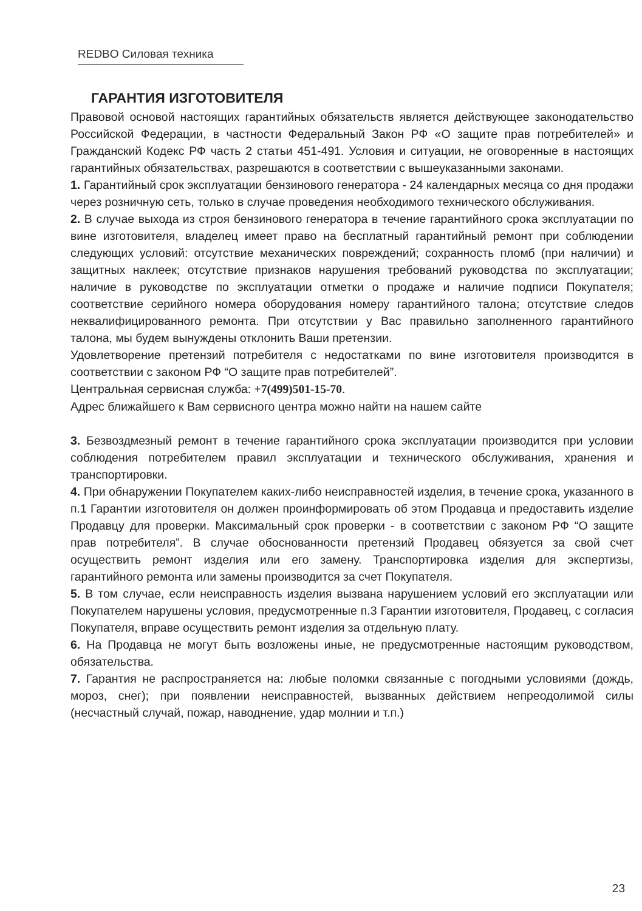REDBO Силовая техника
ГАРАНТИЯ ИЗГОТОВИТЕЛЯ
Правовой основой настоящих гарантийных обязательств является действующее законодательство Российской Федерации, в частности Федеральный Закон РФ «О защите прав потребителей» и Гражданский Кодекс РФ часть 2 статьи 451-491. Условия и ситуации, не оговоренные в настоящих гарантийных обязательствах, разрешаются в соответствии с вышеуказанными законами.
1. Гарантийный срок эксплуатации бензинового генератора - 24 календарных месяца со дня продажи через розничную сеть, только в случае проведения необходимого технического обслуживания.
2. В случае выхода из строя бензинового генератора в течение гарантийного срока эксплуатации по вине изготовителя, владелец имеет право на бесплатный гарантийный ремонт при соблюдении следующих условий: отсутствие механических повреждений; сохранность пломб (при наличии) и защитных наклеек; отсутствие признаков нарушения требований руководства по эксплуатации; наличие в руководстве по эксплуатации отметки о продаже и наличие подписи Покупателя; соответствие серийного номера оборудования номеру гарантийного талона; отсутствие следов неквалифицированного ремонта. При отсутствии у Вас правильно заполненного гарантийного талона, мы будем вынуждены отклонить Ваши претензии.
Удовлетворение претензий потребителя с недостатками по вине изготовителя производится в соответствии с законом РФ “О защите прав потребителей”.
Центральная сервисная служба: +7(499)501-15-70.
Адрес ближайшего к Вам сервисного центра можно найти на нашем сайте
3. Безвоздмезный ремонт в течение гарантийного срока эксплуатации производится при условии соблюдения потребителем правил эксплуатации и технического обслуживания, хранения и транспортировки.
4. При обнаружении Покупателем каких-либо неисправностей изделия, в течение срока, указанного в п.1 Гарантии изготовителя он должен проинформировать об этом Продавца и предоставить изделие Продавцу для проверки. Максимальный срок проверки - в соответствии с законом РФ “О защите прав потребителя”. В случае обоснованности претензий Продавец обязуется за свой счет осуществить ремонт изделия или его замену. Транспортировка изделия для экспертизы, гарантийного ремонта или замены производится за счет Покупателя.
5. В том случае, если неисправность изделия вызвана нарушением условий его эксплуатации или Покупателем нарушены условия, предусмотренные п.3 Гарантии изготовителя, Продавец, с согласия Покупателя, вправе осуществить ремонт изделия за отдельную плату.
6. На Продавца не могут быть возложены иные, не предусмотренные настоящим руководством, обязательства.
7. Гарантия не распространяется на: любые поломки связанные с погодными условиями (дождь, мороз, снег); при появлении неисправностей, вызванных действием непреодолимой силы (несчастный случай, пожар, наводнение, удар молнии и т.п.)
23